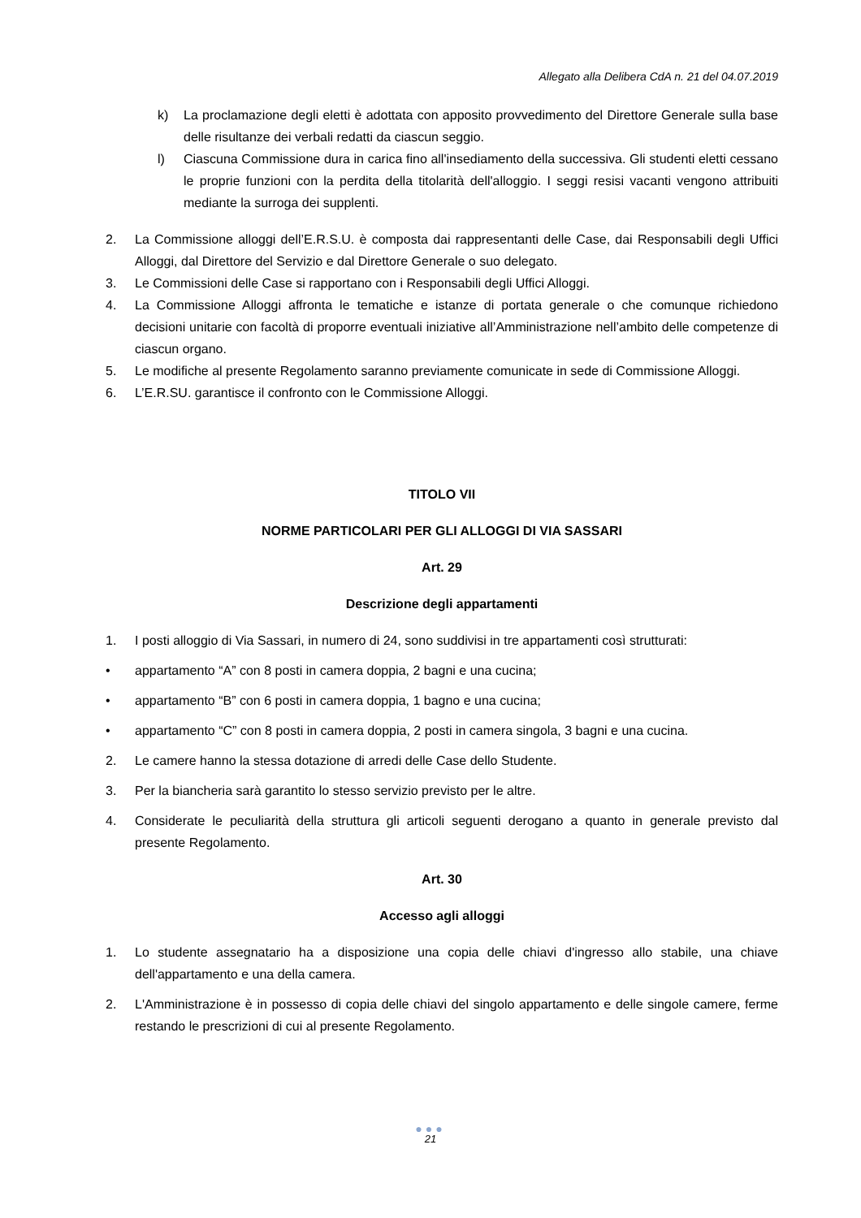Allegato alla Delibera CdA n. 21 del 04.07.2019
k) La proclamazione degli eletti è adottata con apposito provvedimento del Direttore Generale sulla base delle risultanze dei verbali redatti da ciascun seggio.
l) Ciascuna Commissione dura in carica fino all'insediamento della successiva. Gli studenti eletti cessano le proprie funzioni con la perdita della titolarità dell'alloggio. I seggi resisi vacanti vengono attribuiti mediante la surroga dei supplenti.
2. La Commissione alloggi dell’E.R.S.U. è composta dai rappresentanti delle Case, dai Responsabili degli Uffici Alloggi, dal Direttore del Servizio e dal Direttore Generale o suo delegato.
3. Le Commissioni delle Case si rapportano con i Responsabili degli Uffici Alloggi.
4. La Commissione Alloggi affronta le tematiche e istanze di portata generale o che comunque richiedono decisioni unitarie con facoltà di proporre eventuali iniziative all’Amministrazione nell’ambito delle competenze di ciascun organo.
5. Le modifiche al presente Regolamento saranno previamente comunicate in sede di Commissione Alloggi.
6. L’E.R.SU. garantisce il confronto con le Commissione Alloggi.
TITOLO VII
NORME PARTICOLARI PER GLI ALLOGGI DI VIA SASSARI
Art. 29
Descrizione degli appartamenti
1. I posti alloggio di Via Sassari, in numero di 24, sono suddivisi in tre appartamenti così strutturati:
• appartamento “A” con 8 posti in camera doppia, 2 bagni e una cucina;
• appartamento “B” con 6 posti in camera doppia, 1 bagno e una cucina;
• appartamento “C” con 8 posti in camera doppia, 2 posti in camera singola, 3 bagni e una cucina.
2. Le camere hanno la stessa dotazione di arredi delle Case dello Studente.
3. Per la biancheria sarà garantito lo stesso servizio previsto per le altre.
4. Considerate le peculiarità della struttura gli articoli seguenti derogano a quanto in generale previsto dal presente Regolamento.
Art. 30
Accesso agli alloggi
1. Lo studente assegnatario ha a disposizione una copia delle chiavi d'ingresso allo stabile, una chiave dell'appartamento e una della camera.
2. L'Amministrazione è in possesso di copia delle chiavi del singolo appartamento e delle singole camere, ferme restando le prescrizioni di cui al presente Regolamento.
●●●
21